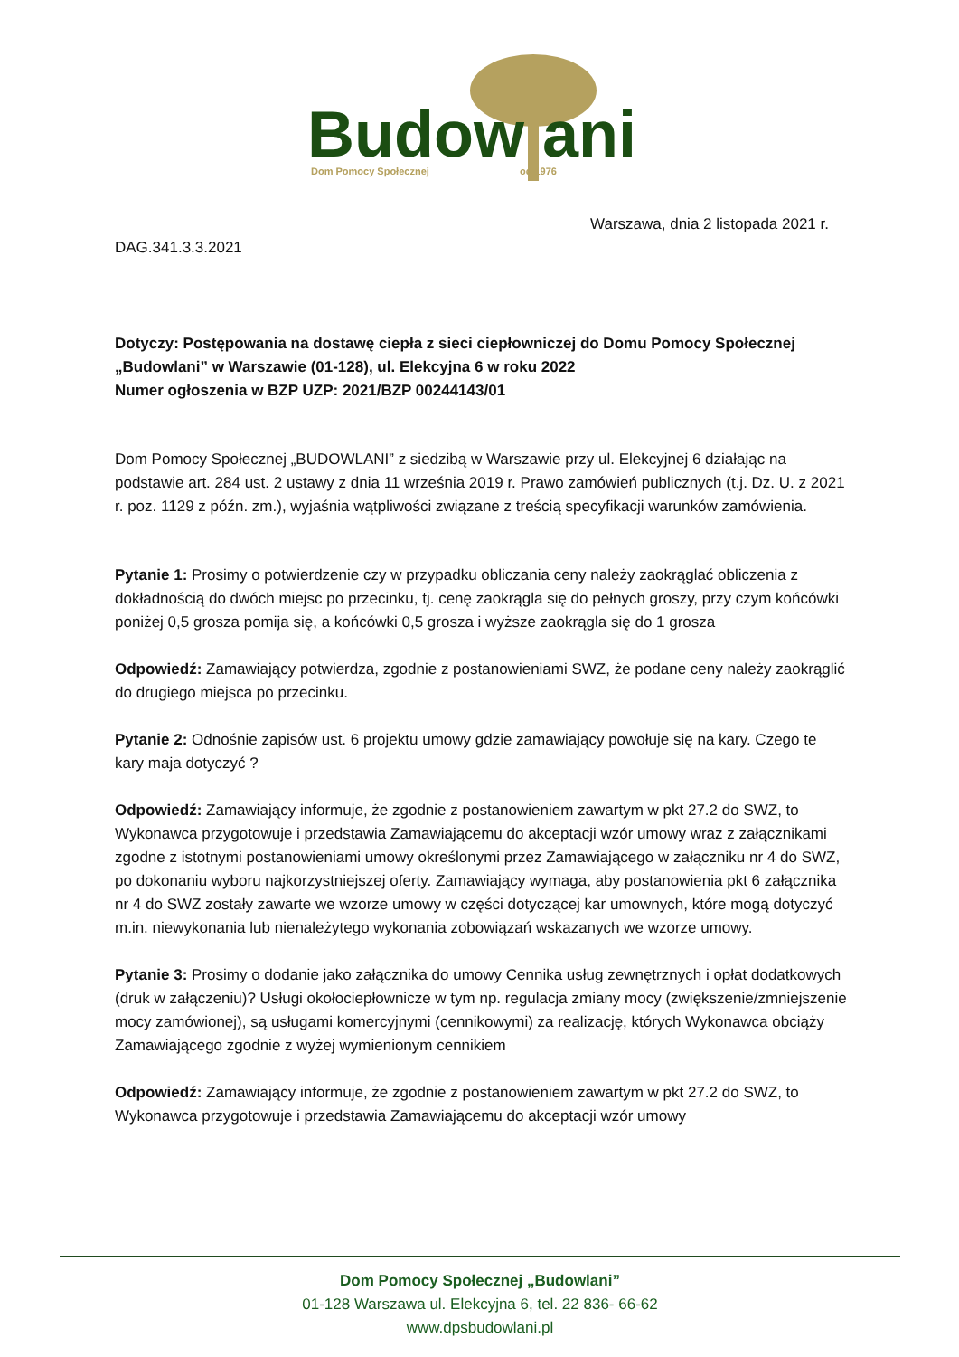Budow
ani
Dom Pomocy Społecznej
od 1976
Warszawa, dnia 2 listopada 2021 r.
DAG.341.3.3.2021
Dotyczy: Postępowania na dostawę ciepła z sieci ciepłowniczej do Domu Pomocy Społecznej „Budowlani” w Warszawie (01-128), ul. Elekcyjna 6 w roku 2022
Numer ogłoszenia w BZP UZP: 2021/BZP 00244143/01
Dom Pomocy Społecznej „BUDOWLANI” z siedzibą w Warszawie przy ul. Elekcyjnej 6 działając na podstawie art. 284 ust. 2 ustawy z dnia 11 września 2019 r. Prawo zamówień publicznych (t.j. Dz. U. z 2021 r. poz. 1129 z późn. zm.), wyjaśnia wątpliwości związane z treścią specyfikacji warunków zamówienia.
Pytanie 1: Prosimy o potwierdzenie czy w przypadku obliczania ceny należy zaokrąglać obliczenia z dokładnością do dwóch miejsc po przecinku, tj. cenę zaokrągla się do pełnych groszy, przy czym końcówki poniżej 0,5 grosza pomija się, a końcówki 0,5 grosza i wyższe zaokrągla się do 1 grosza
Odpowiedź: Zamawiający potwierdza, zgodnie z postanowieniami SWZ, że podane ceny należy zaokrąglić do drugiego miejsca po przecinku.
Pytanie 2: Odnośnie zapisów ust. 6 projektu umowy gdzie zamawiający powołuje się na kary. Czego te kary maja dotyczyć ?
Odpowiedź: Zamawiający informuje, że zgodnie z postanowieniem zawartym w pkt 27.2 do SWZ, to Wykonawca przygotowuje i przedstawia Zamawiającemu do akceptacji wzór umowy wraz z załącznikami zgodne z istotnymi postanowieniami umowy określonymi przez Zamawiającego w załączniku nr 4 do SWZ, po dokonaniu wyboru najkorzystniejszej oferty. Zamawiający wymaga, aby postanowienia pkt 6 załącznika nr 4 do SWZ zostały zawarte we wzorze umowy w części dotyczącej kar umownych, które mogą dotyczyć m.in. niewykonania lub nienależytego wykonania zobowiązań wskazanych we wzorze umowy.
Pytanie 3: Prosimy o dodanie jako załącznika do umowy Cennika usług zewnętrznych i opłat dodatkowych (druk w załączeniu)? Usługi okołociepłownicze w tym np. regulacja zmiany mocy (zwiększenie/zmniejszenie mocy zamówionej), są usługami komercyjnymi (cennikowymi) za realizację, których Wykonawca obciąży Zamawiającego zgodnie z wyżej wymienionym cennikiem
Odpowiedź: Zamawiający informuje, że zgodnie z postanowieniem zawartym w pkt 27.2 do SWZ, to Wykonawca przygotowuje i przedstawia Zamawiającemu do akceptacji wzór umowy
Dom Pomocy Społecznej „Budowlani”
01-128 Warszawa ul. Elekcyjna 6, tel. 22 836- 66-62
www.dpsbudowlani.pl